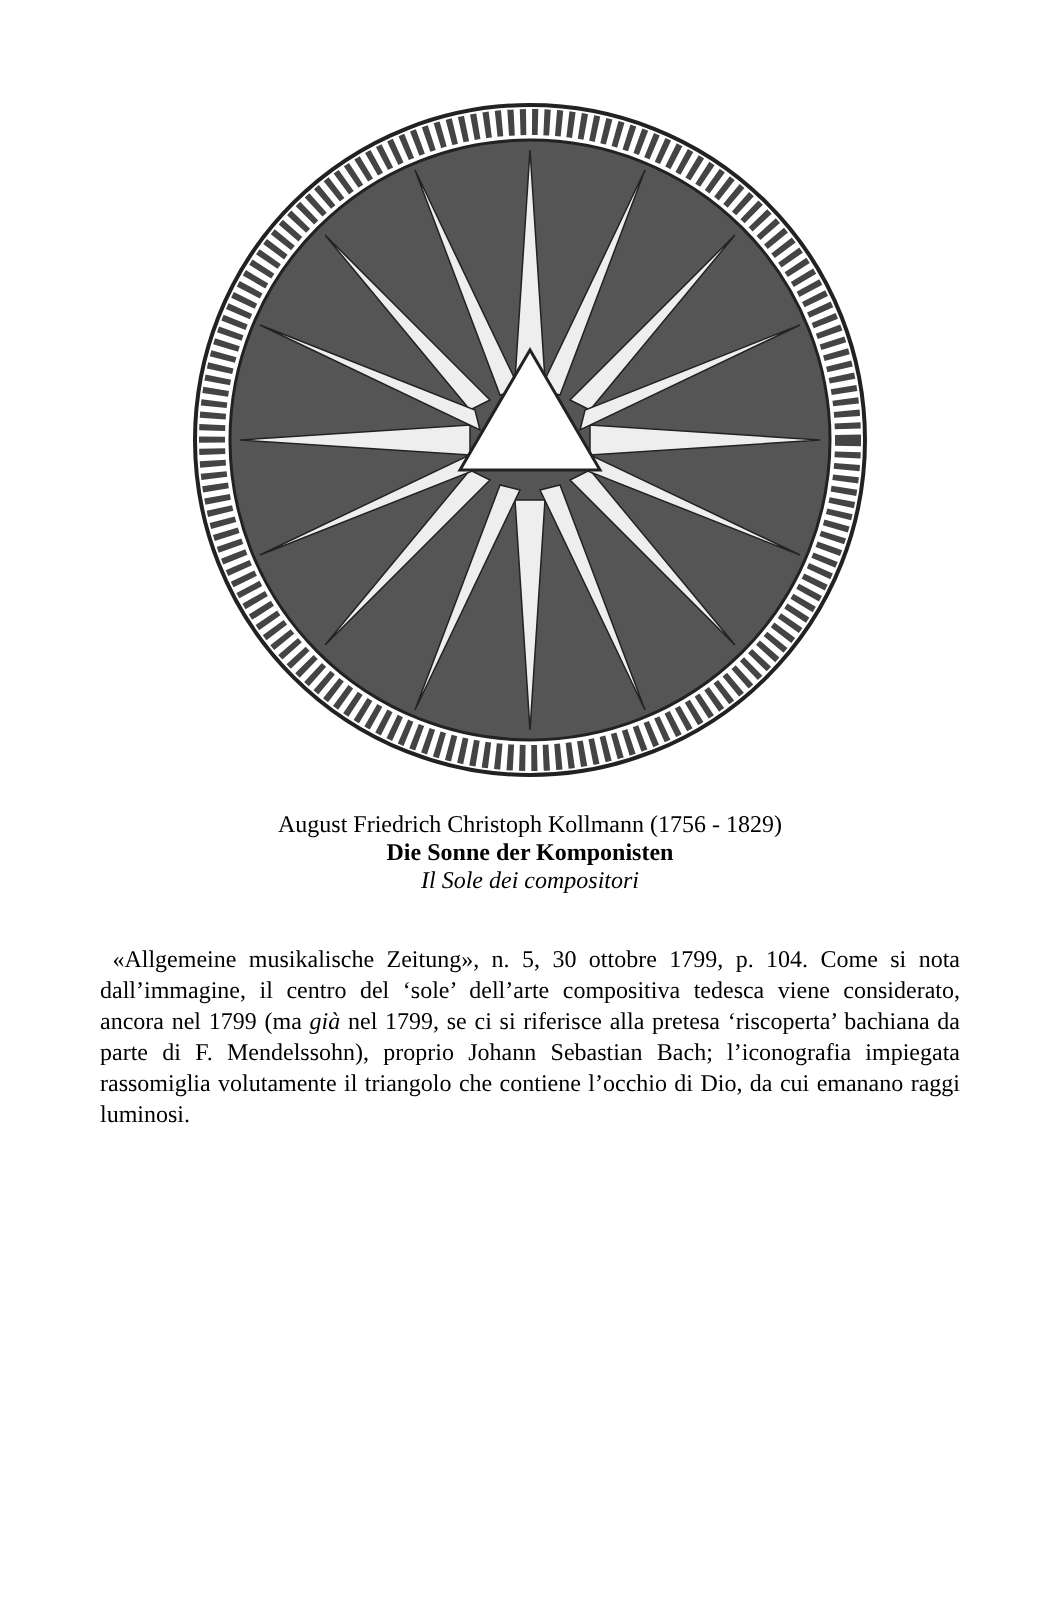August Friedrich Christoph Kollmann (1756 - 1829)
Die Sonne der Komponisten
Il Sole dei compositori
«Allgemeine musikalische Zeitung», n. 5, 30 ottobre 1799, p. 104. Come si nota dall’immagine, il centro del ‘sole’ dell’arte compositiva tedesca viene considerato, ancora nel 1799 (ma già nel 1799, se ci si riferisce alla pretesa ‘riscoperta’ bachiana da parte di F. Mendelssohn), proprio Johann Sebastian Bach; l’iconografia impiegata rassomiglia volutamente il triangolo che contiene l’occhio di Dio, da cui emanano raggi luminosi.